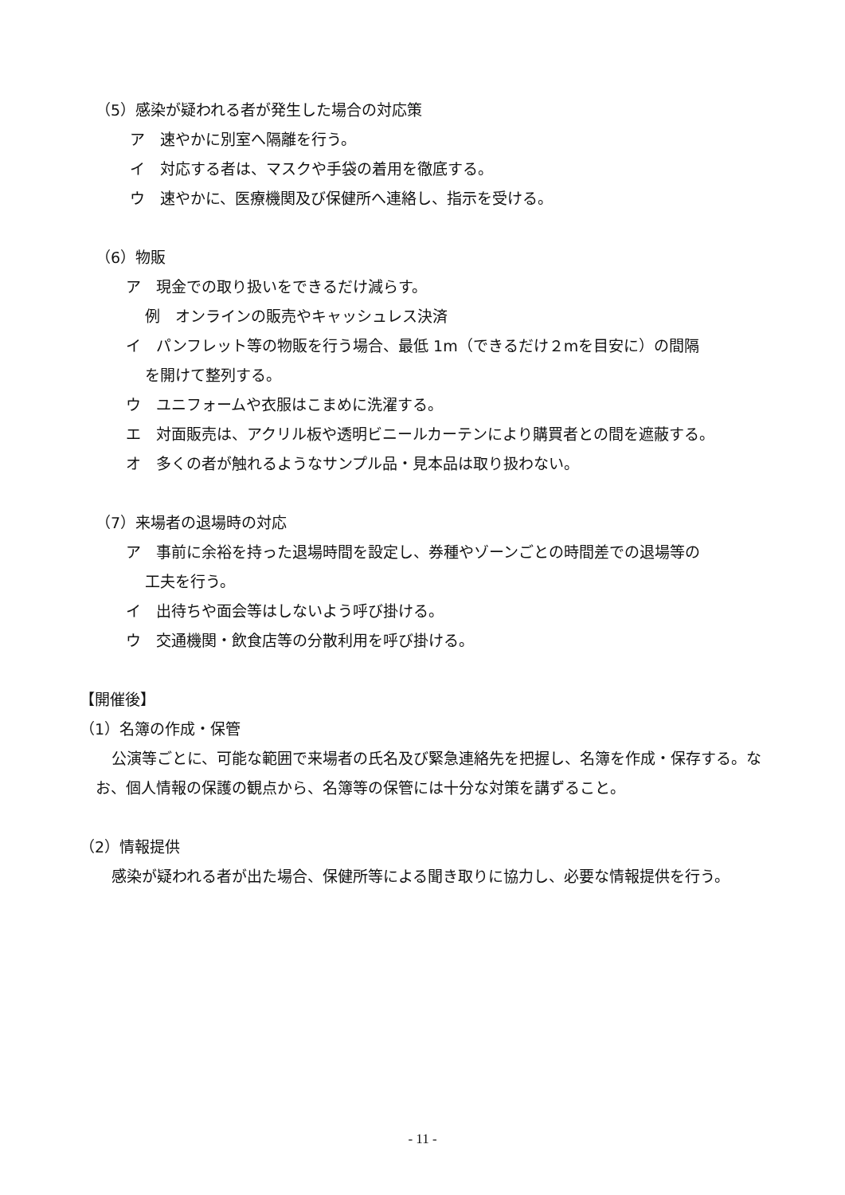（5）感染が疑われる者が発生した場合の対応策
ア　速やかに別室へ隔離を行う。
イ　対応する者は、マスクや手袋の着用を徹底する。
ウ　速やかに、医療機関及び保健所へ連絡し、指示を受ける。
（6）物販
ア　現金での取り扱いをできるだけ減らす。
例　オンラインの販売やキャッシュレス決済
イ　パンフレット等の物販を行う場合、最低 1m（できるだけ２mを目安に）の間隔
を開けて整列する。
ウ　ユニフォームや衣服はこまめに洗濯する。
エ　対面販売は、アクリル板や透明ビニールカーテンにより購買者との間を遮蔽する。
オ　多くの者が触れるようなサンプル品・見本品は取り扱わない。
（7）来場者の退場時の対応
ア　事前に余裕を持った退場時間を設定し、券種やゾーンごとの時間差での退場等の
工夫を行う。
イ　出待ちや面会等はしないよう呼び掛ける。
ウ　交通機関・飲食店等の分散利用を呼び掛ける。
【開催後】
（1）名簿の作成・保管
公演等ごとに、可能な範囲で来場者の氏名及び緊急連絡先を把握し、名簿を作成・保存する。なお、個人情報の保護の観点から、名簿等の保管には十分な対策を講ずること。
（2）情報提供
感染が疑われる者が出た場合、保健所等による聞き取りに協力し、必要な情報提供を行う。
- 11 -